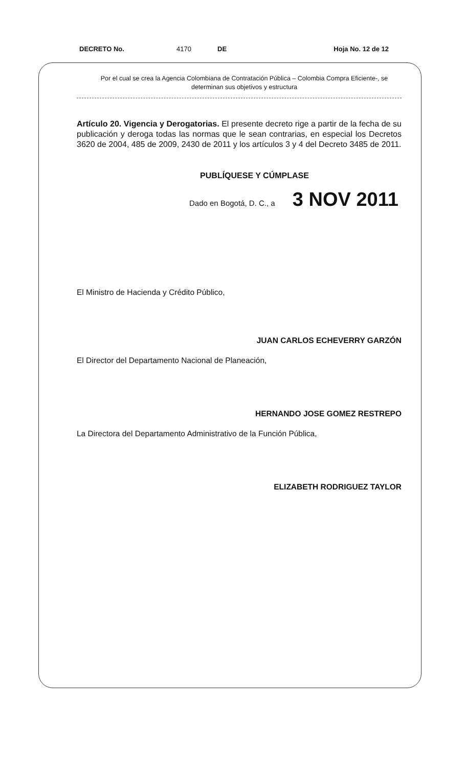DECRETO No. 4170 DE Hoja No. 12 de 12
Por el cual se crea la Agencia Colombiana de Contratación Pública – Colombia Compra Eficiente-, se determinan sus objetivos y estructura
Artículo 20. Vigencia y Derogatorias. El presente decreto rige a partir de la fecha de su publicación y deroga todas las normas que le sean contrarias, en especial los Decretos 3620 de 2004, 485 de 2009, 2430 de 2011 y los artículos 3 y 4 del Decreto 3485 de 2011.
PUBLÍQUESE Y CÚMPLASE
Dado en Bogotá, D. C., a 3 NOV 2011
El Ministro de Hacienda y Crédito Público,
JUAN CARLOS ECHEVERRY GARZÓN
El Director del Departamento Nacional de Planeación,
HERNANDO JOSE GOMEZ RESTREPO
La Directora del Departamento Administrativo de la Función Pública,
ELIZABETH RODRIGUEZ TAYLOR